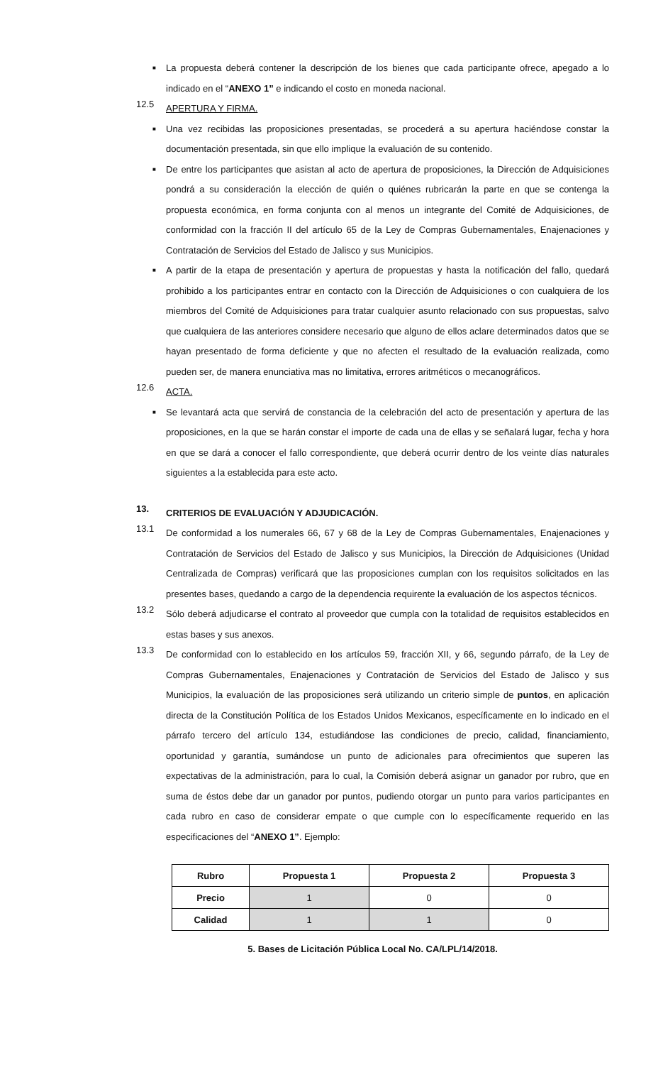■ La propuesta deberá contener la descripción de los bienes que cada participante ofrece, apegado a lo indicado en el “ANEXO 1” e indicando el costo en moneda nacional.
12.5
APERTURA Y FIRMA.
■ Una vez recibidas las proposiciones presentadas, se procederá a su apertura haciéndose constar la documentación presentada, sin que ello implique la evaluación de su contenido.
■ De entre los participantes que asistan al acto de apertura de proposiciones, la Dirección de Adquisiciones pondrá a su consideración la elección de quién o quiénes rubricarán la parte en que se contenga la propuesta económica, en forma conjunta con al menos un integrante del Comité de Adquisiciones, de conformidad con la fracción II del artículo 65 de la Ley de Compras Gubernamentales, Enajenaciones y Contratación de Servicios del Estado de Jalisco y sus Municipios.
■ A partir de la etapa de presentación y apertura de propuestas y hasta la notificación del fallo, quedará prohibido a los participantes entrar en contacto con la Dirección de Adquisiciones o con cualquiera de los miembros del Comité de Adquisiciones para tratar cualquier asunto relacionado con sus propuestas, salvo que cualquiera de las anteriores considere necesario que alguno de ellos aclare determinados datos que se hayan presentado de forma deficiente y que no afecten el resultado de la evaluación realizada, como pueden ser, de manera enunciativa mas no limitativa, errores aritméticos o mecanográficos.
12.6
ACTA.
■ Se levantará acta que servirá de constancia de la celebración del acto de presentación y apertura de las proposiciones, en la que se harán constar el importe de cada una de ellas y se señalará lugar, fecha y hora en que se dará a conocer el fallo correspondiente, que deberá ocurrir dentro de los veinte días naturales siguientes a la establecida para este acto.
13.
CRITERIOS DE EVALUACIÓN Y ADJUDICACIÓN.
13.1
De conformidad a los numerales 66, 67 y 68 de la Ley de Compras Gubernamentales, Enajenaciones y Contratación de Servicios del Estado de Jalisco y sus Municipios, la Dirección de Adquisiciones (Unidad Centralizada de Compras) verificará que las proposiciones cumplan con los requisitos solicitados en las presentes bases, quedando a cargo de la dependencia requirente la evaluación de los aspectos técnicos.
13.2
Sólo deberá adjudicarse el contrato al proveedor que cumpla con la totalidad de requisitos establecidos en estas bases y sus anexos.
13.3
De conformidad con lo establecido en los artículos 59, fracción XII, y 66, segundo párrafo, de la Ley de Compras Gubernamentales, Enajenaciones y Contratación de Servicios del Estado de Jalisco y sus Municipios, la evaluación de las proposiciones será utilizando un criterio simple de puntos, en aplicación directa de la Constitución Política de los Estados Unidos Mexicanos, específicamente en lo indicado en el párrafo tercero del artículo 134, estudiándose las condiciones de precio, calidad, financiamiento, oportunidad y garantía, sumándose un punto de adicionales para ofrecimientos que superen las expectativas de la administración, para lo cual, la Comisión deberá asignar un ganador por rubro, que en suma de éstos debe dar un ganador por puntos, pudiendo otorgar un punto para varios participantes en cada rubro en caso de considerar empate o que cumple con lo específicamente requerido en las especificaciones del “ANEXO 1”. Ejemplo:
| Rubro | Propuesta 1 | Propuesta 2 | Propuesta 3 |
| --- | --- | --- | --- |
| Precio | 1 | 0 | 0 |
| Calidad | 1 | 1 | 0 |
5. Bases de Licitación Pública Local No. CA/LPL/14/2018.